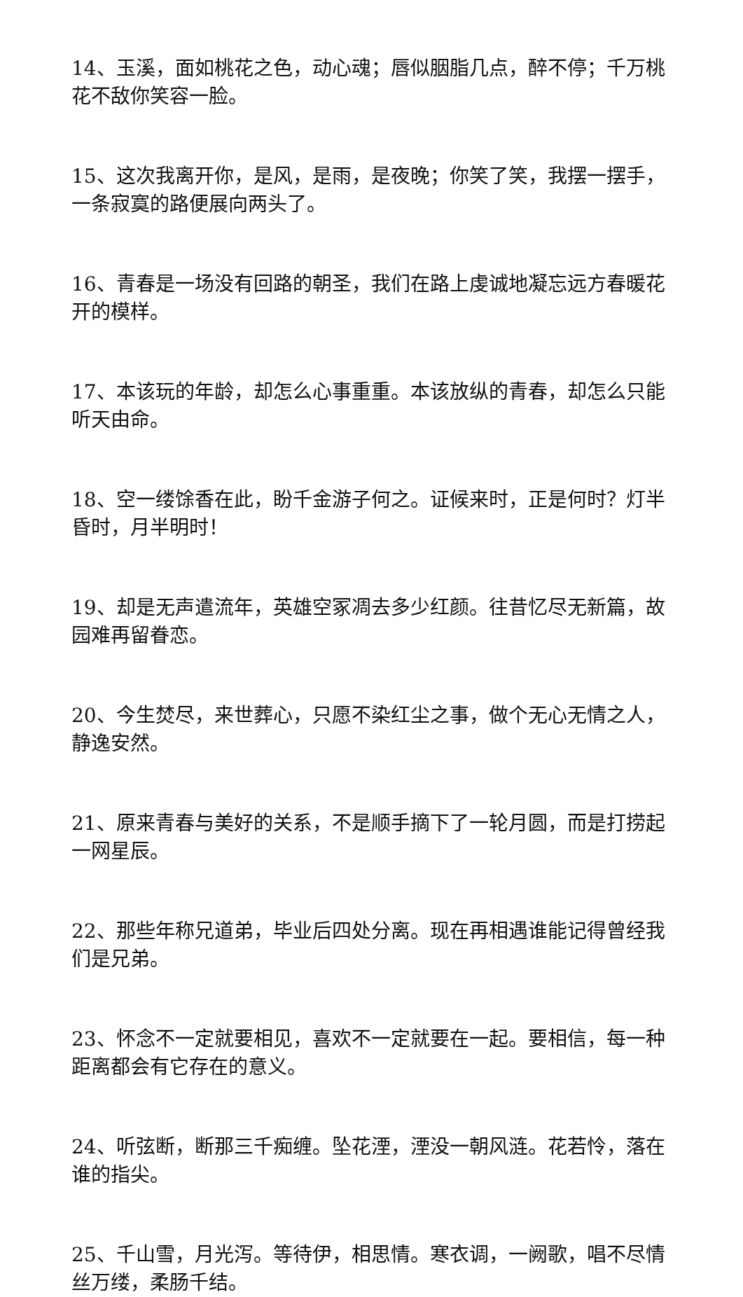14、玉溪，面如桃花之色，动心魂；唇似胭脂几点，醉不停；千万桃花不敌你笑容一脸。
15、这次我离开你，是风，是雨，是夜晚；你笑了笑，我摆一摆手，一条寂寞的路便展向两头了。
16、青春是一场没有回路的朝圣，我们在路上虔诚地凝忘远方春暖花开的模样。
17、本该玩的年龄，却怎么心事重重。本该放纵的青春，却怎么只能听天由命。
18、空一缕馀香在此，盼千金游子何之。证候来时，正是何时？灯半昏时，月半明时！
19、却是无声遣流年，英雄空冢凋去多少红颜。往昔忆尽无新篇，故园难再留眷恋。
20、今生焚尽，来世葬心，只愿不染红尘之事，做个无心无情之人，静逸安然。
21、原来青春与美好的关系，不是顺手摘下了一轮月圆，而是打捞起一网星辰。
22、那些年称兄道弟，毕业后四处分离。现在再相遇谁能记得曾经我们是兄弟。
23、怀念不一定就要相见，喜欢不一定就要在一起。要相信，每一种距离都会有它存在的意义。
24、听弦断，断那三千痴缠。坠花湮，湮没一朝风涟。花若怜，落在谁的指尖。
25、千山雪，月光泻。等待伊，相思情。寒衣调，一阙歌，唱不尽情丝万缕，柔肠千结。